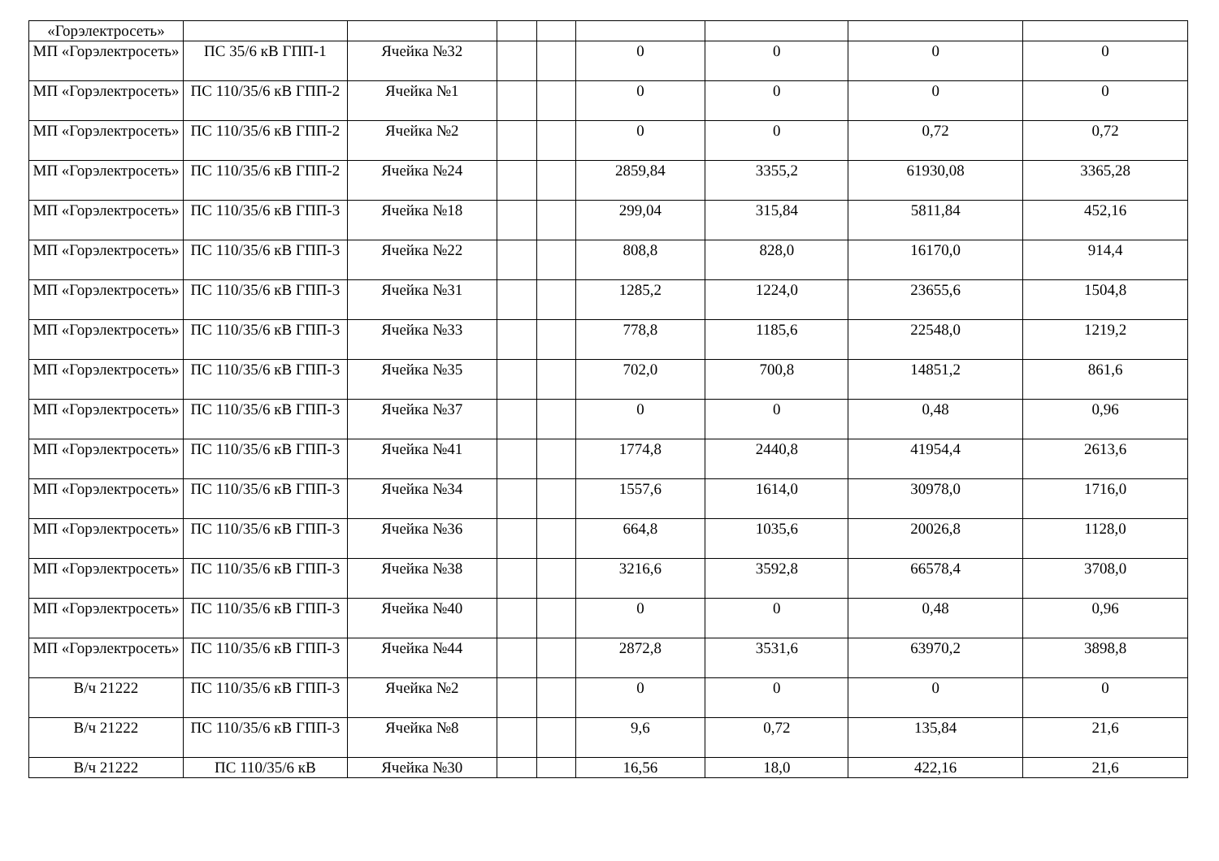| «Горэлектросеть» | | | | | | | | |
| МП «Горэлектросеть» | ПС 35/6 кВ ГПП-1 | Ячейка №32 | | | 0 | 0 | 0 | 0 |
| МП «Горэлектросеть» | ПС 110/35/6 кВ ГПП-2 | Ячейка №1 | | | 0 | 0 | 0 | 0 |
| МП «Горэлектросеть» | ПС 110/35/6 кВ ГПП-2 | Ячейка №2 | | | 0 | 0 | 0,72 | 0,72 |
| МП «Горэлектросеть» | ПС 110/35/6 кВ ГПП-2 | Ячейка №24 | | | 2859,84 | 3355,2 | 61930,08 | 3365,28 |
| МП «Горэлектросеть» | ПС 110/35/6 кВ ГПП-3 | Ячейка №18 | | | 299,04 | 315,84 | 5811,84 | 452,16 |
| МП «Горэлектросеть» | ПС 110/35/6 кВ ГПП-3 | Ячейка №22 | | | 808,8 | 828,0 | 16170,0 | 914,4 |
| МП «Горэлектросеть» | ПС 110/35/6 кВ ГПП-3 | Ячейка №31 | | | 1285,2 | 1224,0 | 23655,6 | 1504,8 |
| МП «Горэлектросеть» | ПС 110/35/6 кВ ГПП-3 | Ячейка №33 | | | 778,8 | 1185,6 | 22548,0 | 1219,2 |
| МП «Горэлектросеть» | ПС 110/35/6 кВ ГПП-3 | Ячейка №35 | | | 702,0 | 700,8 | 14851,2 | 861,6 |
| МП «Горэлектросеть» | ПС 110/35/6 кВ ГПП-3 | Ячейка №37 | | | 0 | 0 | 0,48 | 0,96 |
| МП «Горэлектросеть» | ПС 110/35/6 кВ ГПП-3 | Ячейка №41 | | | 1774,8 | 2440,8 | 41954,4 | 2613,6 |
| МП «Горэлектросеть» | ПС 110/35/6 кВ ГПП-3 | Ячейка №34 | | | 1557,6 | 1614,0 | 30978,0 | 1716,0 |
| МП «Горэлектросеть» | ПС 110/35/6 кВ ГПП-3 | Ячейка №36 | | | 664,8 | 1035,6 | 20026,8 | 1128,0 |
| МП «Горэлектросеть» | ПС 110/35/6 кВ ГПП-3 | Ячейка №38 | | | 3216,6 | 3592,8 | 66578,4 | 3708,0 |
| МП «Горэлектросеть» | ПС 110/35/6 кВ ГПП-3 | Ячейка №40 | | | 0 | 0 | 0,48 | 0,96 |
| МП «Горэлектросеть» | ПС 110/35/6 кВ ГПП-3 | Ячейка №44 | | | 2872,8 | 3531,6 | 63970,2 | 3898,8 |
| В/ч 21222 | ПС 110/35/6 кВ ГПП-3 | Ячейка №2 | | | 0 | 0 | 0 | 0 |
| В/ч 21222 | ПС 110/35/6 кВ ГПП-3 | Ячейка №8 | | | 9,6 | 0,72 | 135,84 | 21,6 |
| В/ч 21222 | ПС 110/35/6 кВ | Ячейка №30 | | | 16,56 | 18,0 | 422,16 | 21,6 |